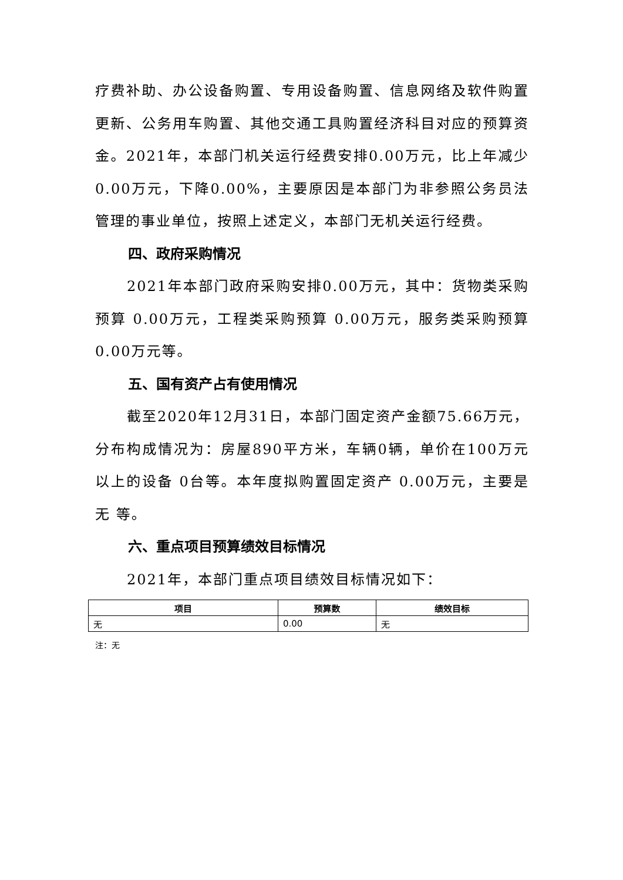疗费补助、办公设备购置、专用设备购置、信息网络及软件购置更新、公务用车购置、其他交通工具购置经济科目对应的预算资金。2021年，本部门机关运行经费安排0.00万元，比上年减少0.00万元，下降0.00%，主要原因是本部门为非参照公务员法管理的事业单位，按照上述定义，本部门无机关运行经费。
四、政府采购情况
2021年本部门政府采购安排0.00万元，其中：货物类采购预算 0.00万元，工程类采购预算 0.00万元，服务类采购预算0.00万元等。
五、国有资产占有使用情况
截至2020年12月31日，本部门固定资产金额75.66万元，分布构成情况为：房屋890平方米，车辆0辆，单价在100万元以上的设备 0台等。本年度拟购置固定资产 0.00万元，主要是无 等。
六、重点项目预算绩效目标情况
2021年，本部门重点项目绩效目标情况如下：
| 项目 | 预算数 | 绩效目标 |
| --- | --- | --- |
| 无 | 0.00 | 无 |
注：无